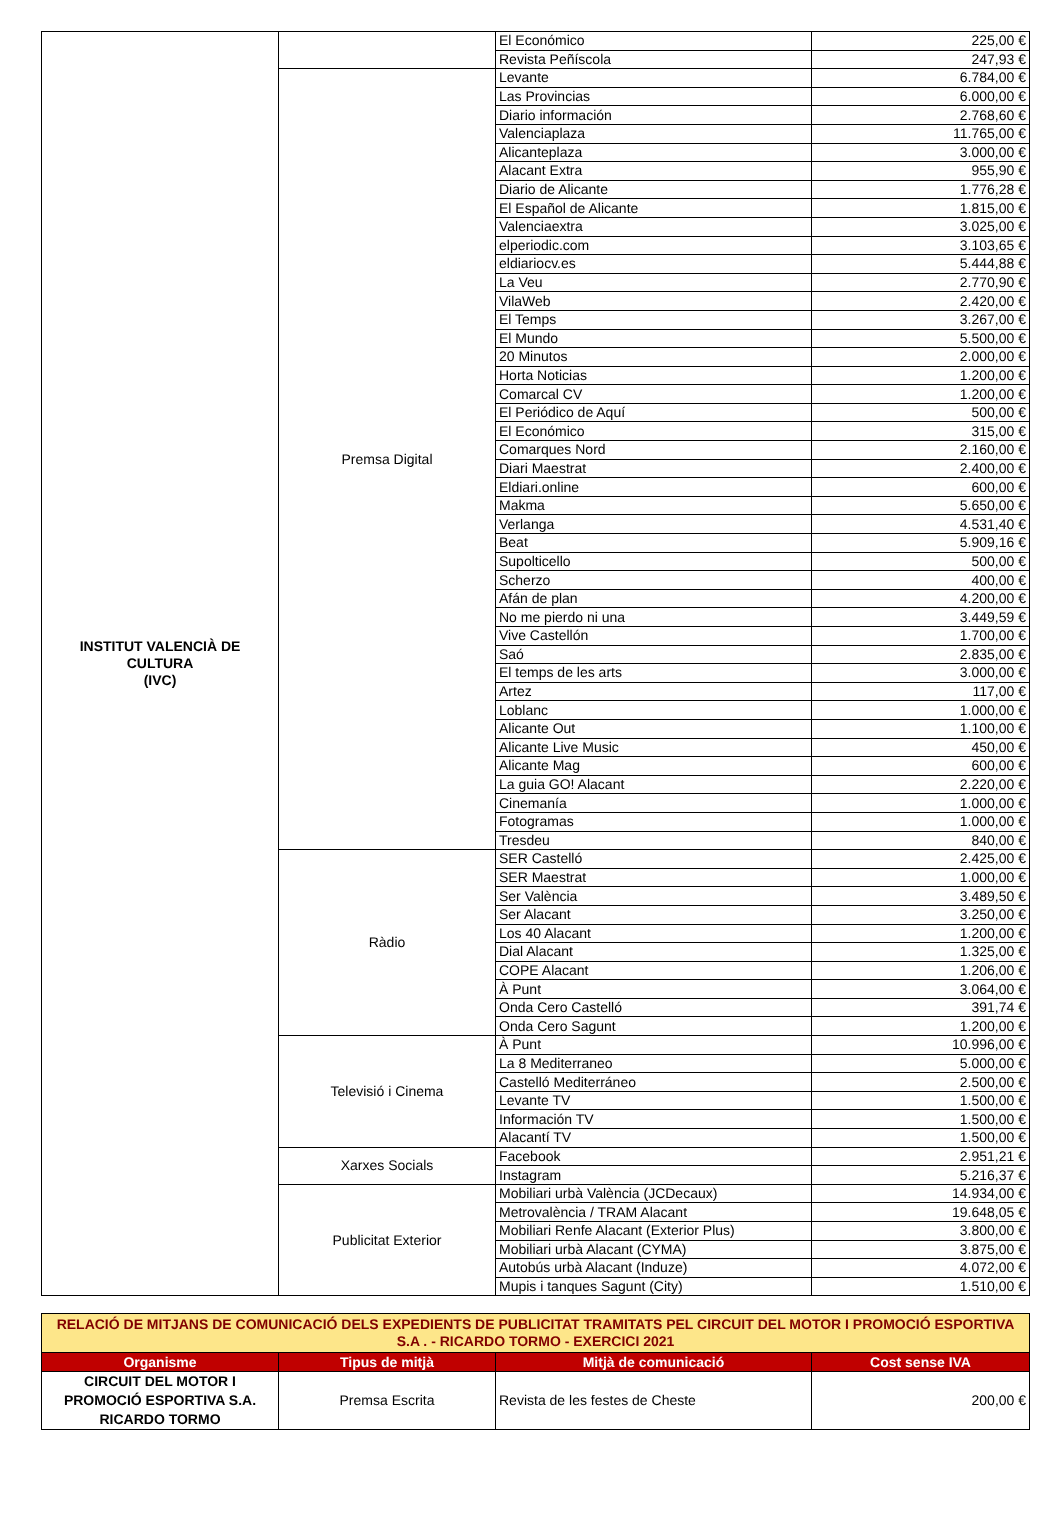| INSTITUT VALENCIÀ DE CULTURA (IVC) | | El Económico | 225,00 € |
| | | Revista Peñíscola | 247,93 € |
| | Premsa Digital | Levante | 6.784,00 € |
| | | Las Provincias | 6.000,00 € |
| | | Diario información | 2.768,60 € |
| | | Valenciaplaza | 11.765,00 € |
| | | Alicanteplaza | 3.000,00 € |
| | | Alacant Extra | 955,90 € |
| | | Diario de Alicante | 1.776,28 € |
| | | El Español de Alicante | 1.815,00 € |
| | | Valenciaextra | 3.025,00 € |
| | | elperiodic.com | 3.103,65 € |
| | | eldiariocv.es | 5.444,88 € |
| | | La Veu | 2.770,90 € |
| | | VilaWeb | 2.420,00 € |
| | | El Temps | 3.267,00 € |
| | | El Mundo | 5.500,00 € |
| | | 20 Minutos | 2.000,00 € |
| | | Horta Noticias | 1.200,00 € |
| | | Comarcal CV | 1.200,00 € |
| | | El Periódico de Aquí | 500,00 € |
| | | El Económico | 315,00 € |
| | | Comarques Nord | 2.160,00 € |
| | | Diari Maestrat | 2.400,00 € |
| | | Eldiari.online | 600,00 € |
| | | Makma | 5.650,00 € |
| | | Verlanga | 4.531,40 € |
| | | Beat | 5.909,16 € |
| | | Supolticello | 500,00 € |
| | | Scherzo | 400,00 € |
| | | Afán de plan | 4.200,00 € |
| | | No me pierdo ni una | 3.449,59 € |
| | | Vive Castellón | 1.700,00 € |
| | | Saó | 2.835,00 € |
| | | El temps de les arts | 3.000,00 € |
| | | Artez | 117,00 € |
| | | Loblanc | 1.000,00 € |
| | | Alicante Out | 1.100,00 € |
| | | Alicante Live Music | 450,00 € |
| | | Alicante Mag | 600,00 € |
| | | La guia GO! Alacant | 2.220,00 € |
| | | Cinemanía | 1.000,00 € |
| | | Fotogramas | 1.000,00 € |
| | | Tresdeu | 840,00 € |
| | Ràdio | SER Castelló | 2.425,00 € |
| | | SER Maestrat | 1.000,00 € |
| | | Ser València | 3.489,50 € |
| | | Ser Alacant | 3.250,00 € |
| | | Los 40 Alacant | 1.200,00 € |
| | | Dial Alacant | 1.325,00 € |
| | | COPE Alacant | 1.206,00 € |
| | | À Punt | 3.064,00 € |
| | | Onda Cero Castelló | 391,74 € |
| | | Onda Cero Sagunt | 1.200,00 € |
| | Televisió i Cinema | À Punt | 10.996,00 € |
| | | La 8 Mediterraneo | 5.000,00 € |
| | | Castelló Mediterráneo | 2.500,00 € |
| | | Levante TV | 1.500,00 € |
| | | Información TV | 1.500,00 € |
| | | Alacantí TV | 1.500,00 € |
| | Xarxes Socials | Facebook | 2.951,21 € |
| | | Instagram | 5.216,37 € |
| | Publicitat Exterior | Mobiliari urbà València (JCDecaux) | 14.934,00 € |
| | | Metrovalència / TRAM Alacant | 19.648,05 € |
| | | Mobiliari Renfe Alacant (Exterior Plus) | 3.800,00 € |
| | | Mobiliari urbà Alacant (CYMA) | 3.875,00 € |
| | | Autobús urbà Alacant (Induze) | 4.072,00 € |
| | | Mupis i tanques Sagunt (City) | 1.510,00 € |
| RELACIÓ DE MITJANS DE COMUNICACIÓ DELS EXPEDIENTS DE PUBLICITAT TRAMITATS PEL CIRCUIT DEL MOTOR I PROMOCIÓ ESPORTIVA S.A . - RICARDO TORMO - EXERCICI 2021 | | | |
| Organisme | Tipus de mitjà | Mitjà de comunicació | Cost sense IVA |
| CIRCUIT DEL MOTOR I PROMOCIÓ ESPORTIVA S.A. RICARDO TORMO | Premsa Escrita | Revista de les festes de Cheste | 200,00 € |